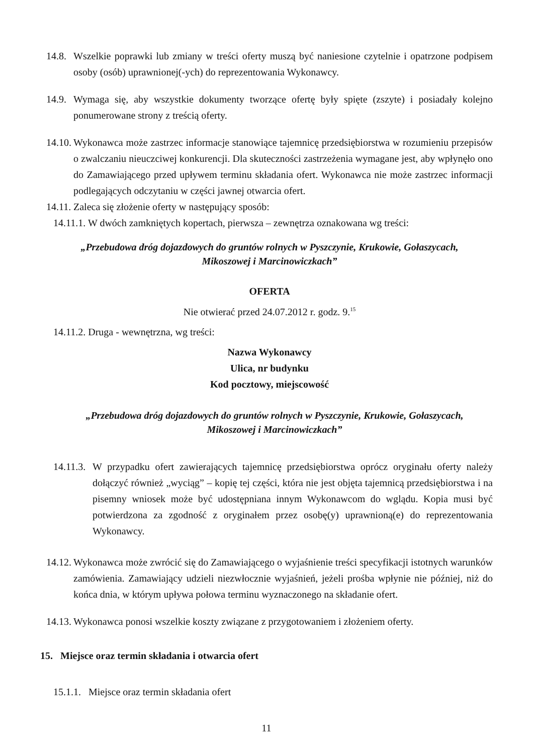14.8.
Wszelkie poprawki lub zmiany w treści oferty muszą być naniesione czytelnie i opatrzone podpisem osoby (osób) uprawnionej(-ych) do reprezentowania Wykonawcy.
14.9.
Wymaga się, aby wszystkie dokumenty tworzące ofertę były spięte (zszyte) i posiadały kolejno ponumerowane strony z treścią oferty.
14.10.
Wykonawca może zastrzec informacje stanowiące tajemnicę przedsiębiorstwa w rozumieniu przepisów o zwalczaniu nieuczciwej konkurencji. Dla skuteczności zastrzeżenia wymagane jest, aby wpłynęło ono do Zamawiającego przed upływem terminu składania ofert. Wykonawca nie może zastrzec informacji podlegających odczytaniu w części jawnej otwarcia ofert.
14.11.
Zaleca się złożenie oferty w następujący sposób:
14.11.1. W dwóch zamkniętych kopertach, pierwsza – zewnętrza oznakowana wg treści:
„Przebudowa dróg dojazdowych do gruntów rolnych w Pyszczynie, Krukowie, Gołaszycach,
Mikoszowej i Marcinowiczkach”
OFERTA
Nie otwierać przed 24.07.2012 r. godz. 9.<sup>15</sup>
14.11.2. Druga - wewnętrzna, wg treści:
Nazwa Wykonawcy
Ulica, nr budynku
Kod pocztowy, miejscowość
„Przebudowa dróg dojazdowych do gruntów rolnych w Pyszczynie, Krukowie, Gołaszycach,
Mikoszowej i Marcinowiczkach”
14.11.3.
W przypadku ofert zawierających tajemnicę przedsiębiorstwa oprócz oryginału oferty należy dołączyć również „wyciąg” – kopię tej części, która nie jest objęta tajemnicą przedsiębiorstwa i na pisemny wniosek może być udostępniana innym Wykonawcom do wglądu. Kopia musi być potwierdzona za zgodność z oryginałem przez osobę(y) uprawnioną(e) do reprezentowania Wykonawcy.
14.12.
Wykonawca może zwrócić się do Zamawiającego o wyjaśnienie treści specyfikacji istotnych warunków zamówienia. Zamawiający udzieli niezwłocznie wyjaśnień, jeżeli prośba wpłynie nie później, niż do końca dnia, w którym upływa połowa terminu wyznaczonego na składanie ofert.
14.13.
Wykonawca ponosi wszelkie koszty związane z przygotowaniem i złożeniem oferty.
15. Miejsce oraz termin składania i otwarcia ofert
15.1.1. Miejsce oraz termin składania ofert
11